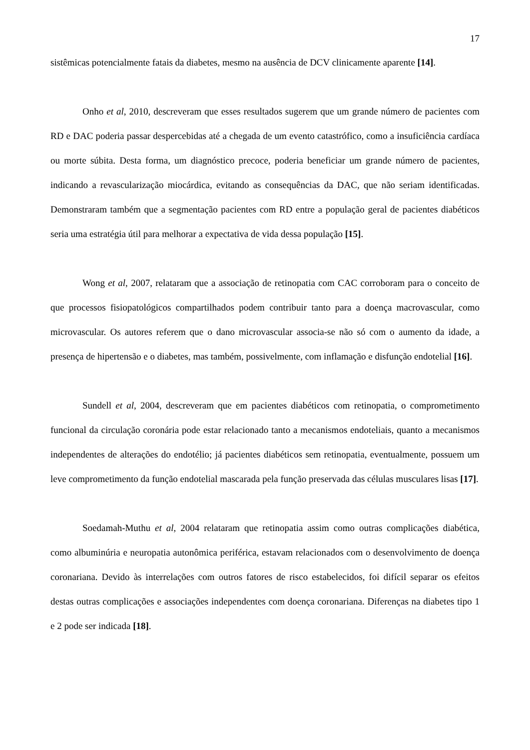17
sistêmicas potencialmente fatais da diabetes, mesmo na ausência de DCV clinicamente aparente [14].
Onho et al, 2010, descreveram que esses resultados sugerem que um grande número de pacientes com RD e DAC poderia passar despercebidas até a chegada de um evento catastrófico, como a insuficiência cardíaca ou morte súbita. Desta forma, um diagnóstico precoce, poderia beneficiar um grande número de pacientes, indicando a revascularização miocárdica, evitando as consequências da DAC, que não seriam identificadas. Demonstraram também que a segmentação pacientes com RD entre a população geral de pacientes diabéticos seria uma estratégia útil para melhorar a expectativa de vida dessa população [15].
Wong et al, 2007, relataram que a associação de retinopatia com CAC corroboram para o conceito de que processos fisiopatológicos compartilhados podem contribuir tanto para a doença macrovascular, como microvascular. Os autores referem que o dano microvascular associa-se não só com o aumento da idade, a presença de hipertensão e o diabetes, mas também, possivelmente, com inflamação e disfunção endotelial [16].
Sundell et al, 2004, descreveram que em pacientes diabéticos com retinopatia, o comprometimento funcional da circulação coronária pode estar relacionado tanto a mecanismos endoteliais, quanto a mecanismos independentes de alterações do endotélio; já pacientes diabéticos sem retinopatia, eventualmente, possuem um leve comprometimento da função endotelial mascarada pela função preservada das células musculares lisas [17].
Soedamah-Muthu et al, 2004 relataram que retinopatia assim como outras complicações diabética, como albuminúria e neuropatia autonômica periférica, estavam relacionados com o desenvolvimento de doença coronariana. Devido às interrelações com outros fatores de risco estabelecidos, foi difícil separar os efeitos destas outras complicações e associações independentes com doença coronariana. Diferenças na diabetes tipo 1 e 2 pode ser indicada [18].